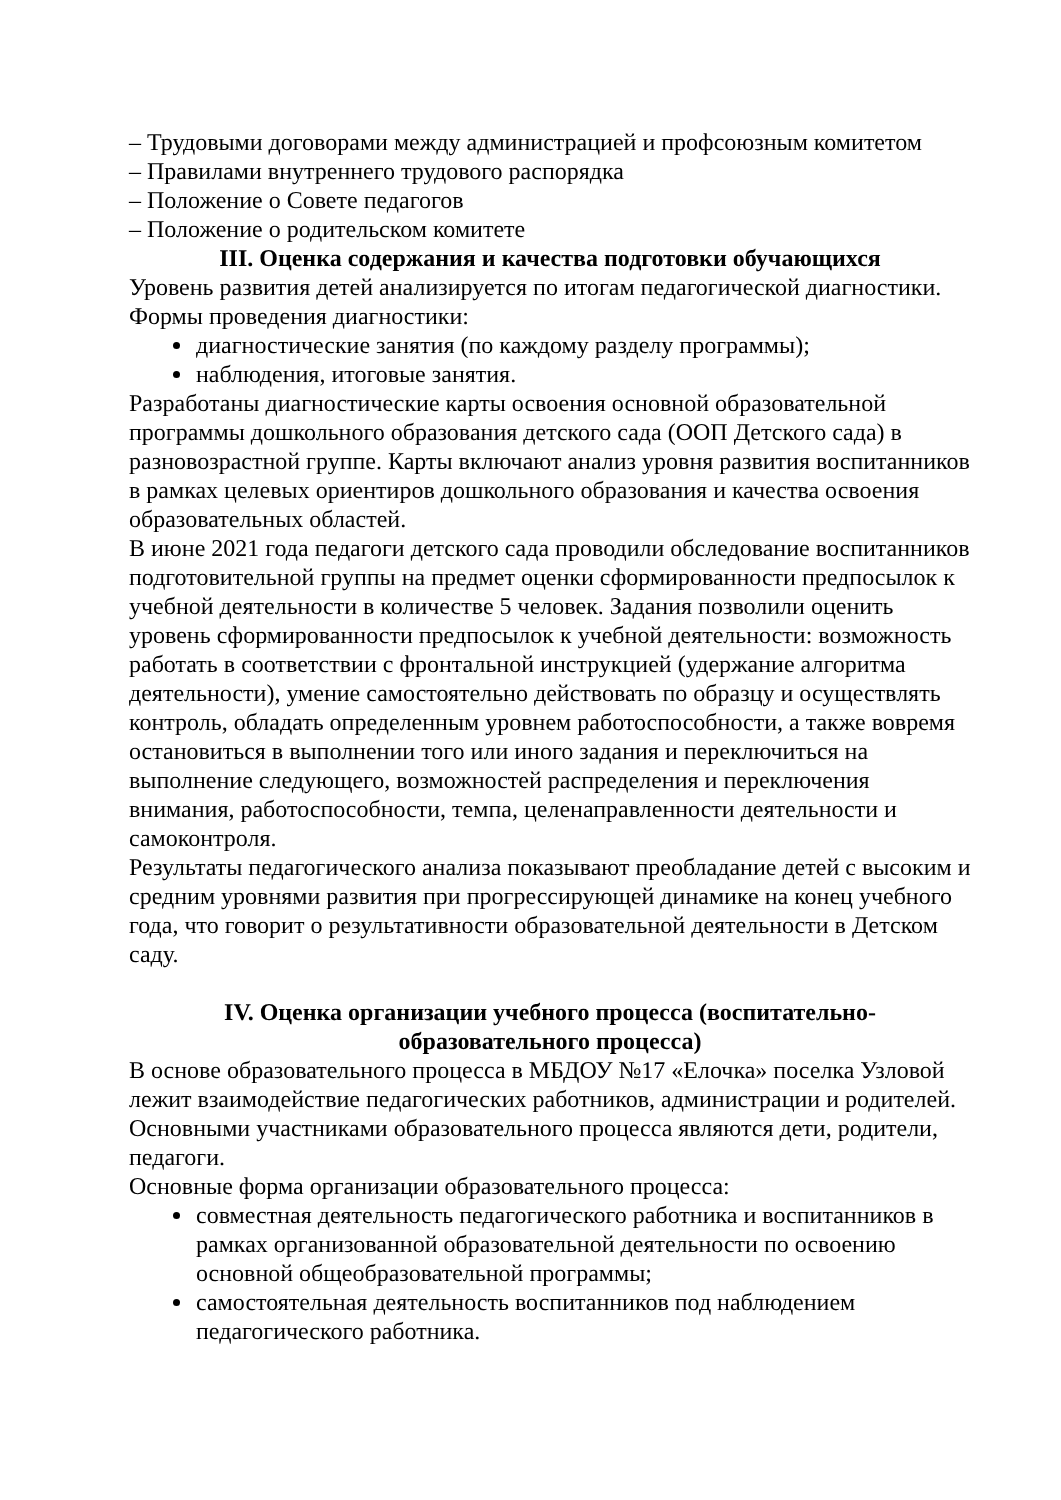– Трудовыми договорами между администрацией и профсоюзным комитетом
– Правилами внутреннего трудового распорядка
– Положение о Совете педагогов
– Положение о родительском комитете
III. Оценка содержания и качества подготовки обучающихся
Уровень развития детей анализируется по итогам педагогической диагностики. Формы проведения диагностики:
диагностические занятия (по каждому разделу программы);
наблюдения, итоговые занятия.
Разработаны диагностические карты освоения основной образовательной программы дошкольного образования детского сада (ООП Детского сада) в разновозрастной группе. Карты включают анализ уровня развития воспитанников в рамках целевых ориентиров дошкольного образования и качества освоения образовательных областей.
В июне 2021 года педагоги детского сада проводили обследование воспитанников подготовительной группы на предмет оценки сформированности предпосылок к учебной деятельности в количестве 5 человек. Задания позволили оценить уровень сформированности предпосылок к учебной деятельности: возможность работать в соответствии с фронтальной инструкцией (удержание алгоритма деятельности), умение самостоятельно действовать по образцу и осуществлять контроль, обладать определенным уровнем работоспособности, а также вовремя остановиться в выполнении того или иного задания и переключиться на выполнение следующего, возможностей распределения и переключения внимания, работоспособности, темпа, целенаправленности деятельности и самоконтроля.
Результаты педагогического анализа показывают преобладание детей с высоким и средним уровнями развития при прогрессирующей динамике на конец учебного года, что говорит о результативности образовательной деятельности в Детском саду.
IV. Оценка организации учебного процесса (воспитательно-
образовательного процесса)
В основе образовательного процесса в МБДОУ №17 «Елочка» поселка Узловой лежит взаимодействие педагогических работников, администрации и родителей. Основными участниками образовательного процесса являются дети, родители, педагоги.
Основные форма организации образовательного процесса:
совместная деятельность педагогического работника и воспитанников в рамках организованной образовательной деятельности по освоению основной общеобразовательной программы;
самостоятельная деятельность воспитанников под наблюдением педагогического работника.